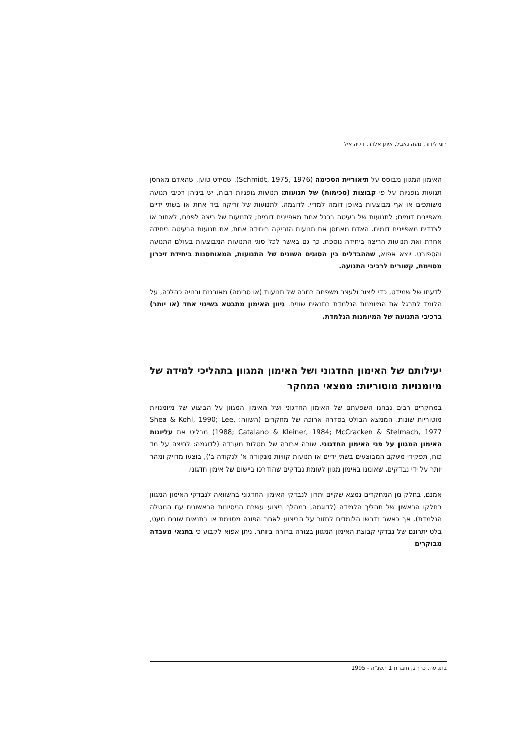רוני לידור, נועה נאבל, איתן אלדר, דליה איל
האימון המגוון מבוסס על תיאוריית הסכימה (Schmidt, 1975, 1976). שמידט טוען, שהאדם מאחסן תנועות גופניות על פי קבוצות (סכימות) של תנועות: תנועות גופניות רבות, יש ביניהן רכיבי תנועה משותפים או אף מבוצעות באופן דומה למדיי. לדוגמה, לתנועות של זריקה ביד אחת או בשתי ידיים מאפיינים דומים; לתנועות של בעיטה ברגל אחת מאפיינים דומים; לתנועות של ריצה לפנים, לאחור או לצדדים מאפיינים דומים. האדם מאחסן את תנועות הזריקה ביחידה אחת, את תנועות הבעיטה ביחידה אחרת ואת תנועות הריצה ביחידה נוספת. כך גם באשר לכל סוגי התנועות המבוצעות בעולם התנועה והספורט. יוצא אפוא, שההבדלים בין הסוגים השונים של התנועות, המאוחסנות ביחידת זיכרון מסוימת, קשורים לרכיבי התנועה.
לדעתו של שמידט, כדי ליצור ולעצב משפחה רחבה של תנועות (או סכימה) מאורגנת ובנויה כהלכה, על הלומד לתרגל את המיומנות הנלמדת בתנאים שונים. גיוון האימון מתבטא בשינוי אחד (או יותר) ברכיבי התנועה של המיומנות הנלמדת.
יעילותם של האימון החדגוני ושל האימון המגוון בתהליכי למידה של מיומנויות מוטוריות: ממצאי המחקר
במחקרים רבים נבחנו השפעתם של האימון החדגוני ושל האימון המגוון על הביצוע של מיומנויות מוטוריות שונות. הממצא הבולט בסדרה ארוכה של מחקרים (השווה: Shea & Kohl, 1990; Lee, 1988; Catalano & Kleiner, 1984; McCracken & Stelmach, 1977) מבליט את עליונות האימון המגוון על פני האימון החדגוני. שורה ארוכה של מטלות מעבדה (לדוגמה: לחיצה על מד כוח, תפקידי מעקב המבוצעים בשתי ידיים או תנועות קוויות מנקודה א' לנקודה ב'), בוצעו מדויק ומהר יותר על ידי נבדקים, שאומנו באימון מגוון לעומת נבדקים שהודרכו ביישום של אימון חדגוני.
אמנם, בחלק מן המחקרים נמצא שקיים יתרון לנבדקי האימון החדגוני בהשוואה לנבדקי האימון המגוון בחלקו הראשון של תהליך הלמידה (לדוגמה, במהלך ביצוע עשרת הניסיונות הראשונים עם המטלה הנלמדת). אך כאשר נדרשו הלומדים לחזור על הביצוע לאחר הפוגה מסוימת או בתנאים שונים מעט, בלט יתרונם של נבדקי קבוצת האימון המגוון בצורה ברורה ביותר. ניתן אפוא לקבוע כי בתנאי מעבדה מבוקרים
בתנועה, כרך ג, חוברת 1 תשנ"ה - 1995